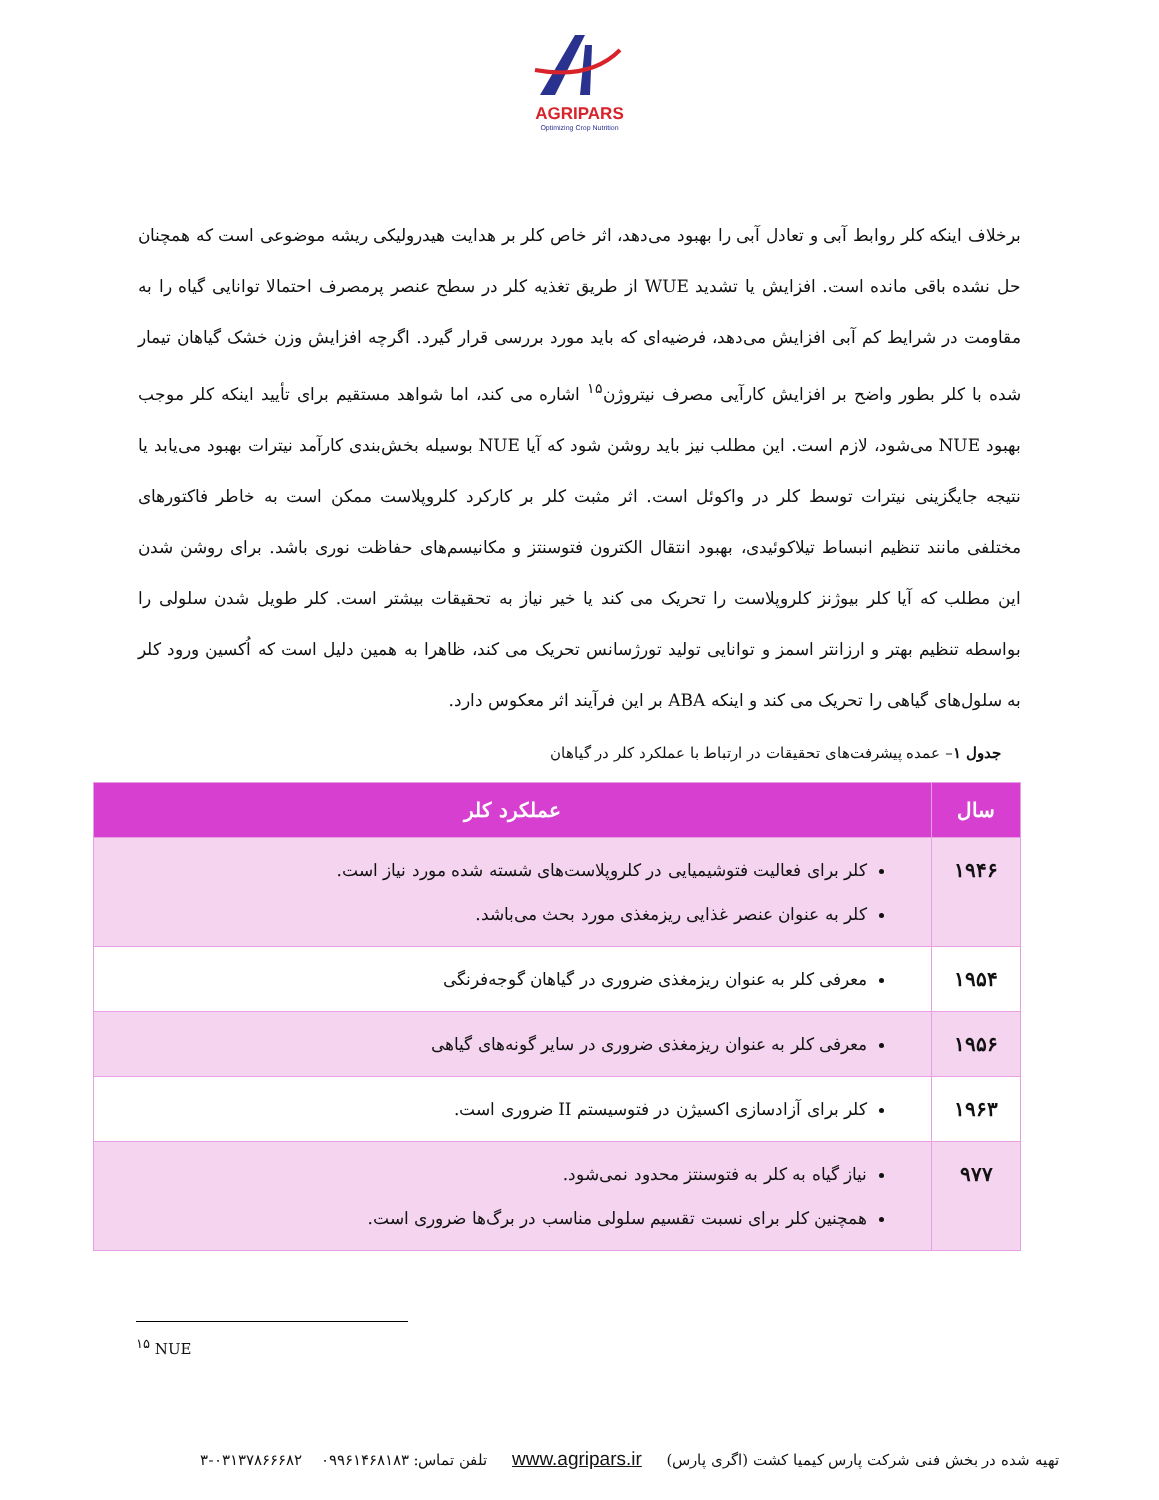AGRIPARS
Optimizing Crop Nutrition
برخلاف اینکه کلر روابط آبی و تعادل آبی را بهبود می‌دهد، اثر خاص کلر بر هدایت هیدرولیکی ریشه موضوعی است که همچنان حل نشده باقی مانده است. افزایش یا تشدید WUE از طریق تغذیه کلر در سطح عنصر پرمصرف احتمالا توانایی گیاه را به مقاومت در شرایط کم آبی افزایش می‌دهد، فرضیه‌ای که باید مورد بررسی قرار گیرد. اگرچه افزایش وزن خشک گیاهان تیمار شده با کلر بطور واضح بر افزایش کارآیی مصرف نیتروژن<sup>۱۵</sup> اشاره می کند، اما شواهد مستقیم برای تأیید اینکه کلر موجب بهبود NUE می‌شود، لازم است. این مطلب نیز باید روشن شود که آیا NUE بوسیله بخش‌بندی کارآمد نیترات بهبود می‌یابد یا نتیجه جایگزینی نیترات توسط کلر در واکوئل است. اثر مثبت کلر بر کارکرد کلروپلاست ممکن است به خاطر فاکتورهای مختلفی مانند تنظیم انبساط تیلاکوئیدی، بهبود انتقال الکترون فتوسنتز و مکانیسم‌های حفاظت نوری باشد. برای روشن شدن این مطلب که آیا کلر بیوژنز کلروپلاست را تحریک می کند یا خیر نیاز به تحقیقات بیشتر است. کلر طویل شدن سلولی را بواسطه تنظیم بهتر و ارزانتر اسمز و توانایی تولید تورژسانس تحریک می کند، ظاهرا به همین دلیل است که اُکسین ورود کلر به سلول‌های گیاهی را تحریک می کند و اینکه ABA بر این فرآیند اثر معکوس دارد.
جدول ۱– عمده پیشرفت‌های تحقیقات در ارتباط با عملکرد کلر در گیاهان
| سال | عملکرد کلر |
| --- | --- |
| ۱۹۴۶ | کلر برای فعالیت فتوشیمیایی در کلروپلاست‌های شسته شده مورد نیاز است. کلر به عنوان عنصر غذایی ریزمغذی مورد بحث می‌باشد. |
| ۱۹۵۴ | معرفی کلر به عنوان ریزمغذی ضروری در گیاهان گوجه‌فرنگی |
| ۱۹۵۶ | معرفی کلر به عنوان ریزمغذی ضروری در سایر گونه‌های گیاهی |
| ۱۹۶۳ | کلر برای آزادسازی اکسیژن در فتوسیستم II ضروری است. |
| ۹۷۷ | نیاز گیاه به کلر به فتوسنتز محدود نمی‌شود. همچنین کلر برای نسبت تقسیم سلولی مناسب در برگ‌ها ضروری است. |
<sup>۱۵</sup> NUE
تهیه شده در بخش فنی شرکت پارس کیمیا کشت (اگری پارس) www.agripars.ir تلفن تماس: ۰۹۹۶۱۴۶۸۱۸۳ ۰۳۱۳۷۸۶۶۶۸۲-۳